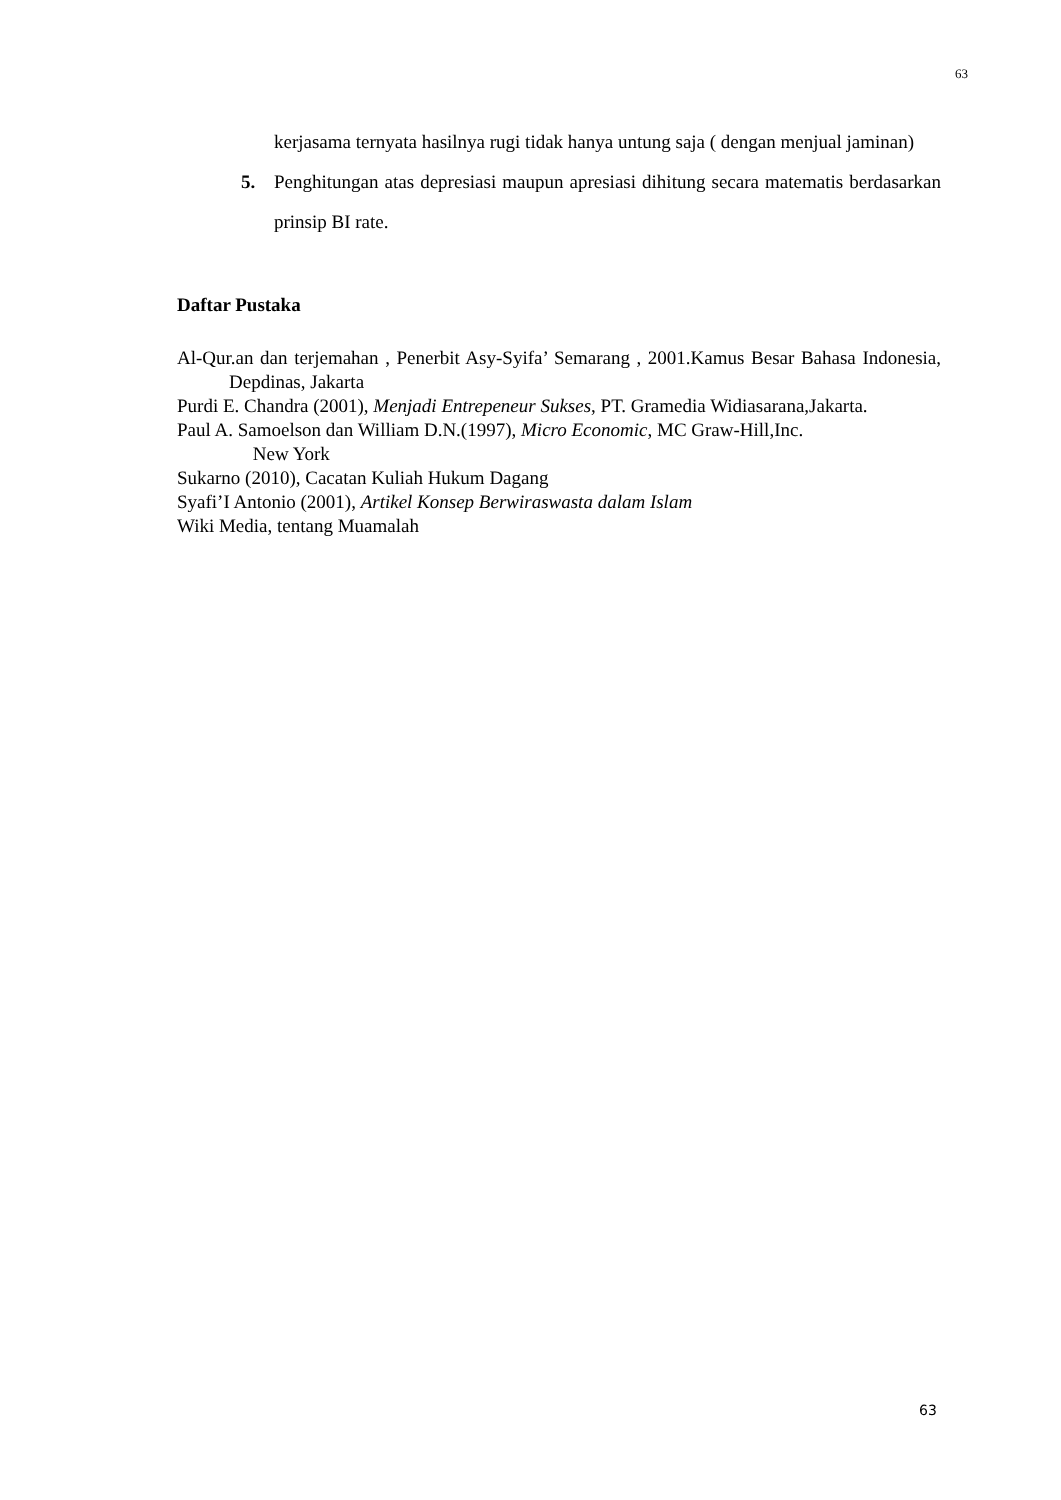63
kerjasama ternyata hasilnya rugi tidak hanya untung saja ( dengan menjual jaminan)
5. Penghitungan atas depresiasi maupun apresiasi dihitung secara matematis berdasarkan prinsip BI rate.
Daftar Pustaka
Al-Qur.an dan terjemahan , Penerbit Asy-Syifa’ Semarang , 2001.Kamus Besar Bahasa Indonesia, Depdinas, Jakarta
Purdi E. Chandra (2001), Menjadi Entrepeneur Sukses, PT. Gramedia Widiasarana,Jakarta.
Paul A. Samoelson dan William D.N.(1997), Micro Economic, MC Graw-Hill,Inc.
New York
Sukarno (2010), Cacatan Kuliah Hukum Dagang
Syafi’I Antonio (2001), Artikel Konsep Berwiraswasta dalam Islam
Wiki Media, tentang Muamalah
63